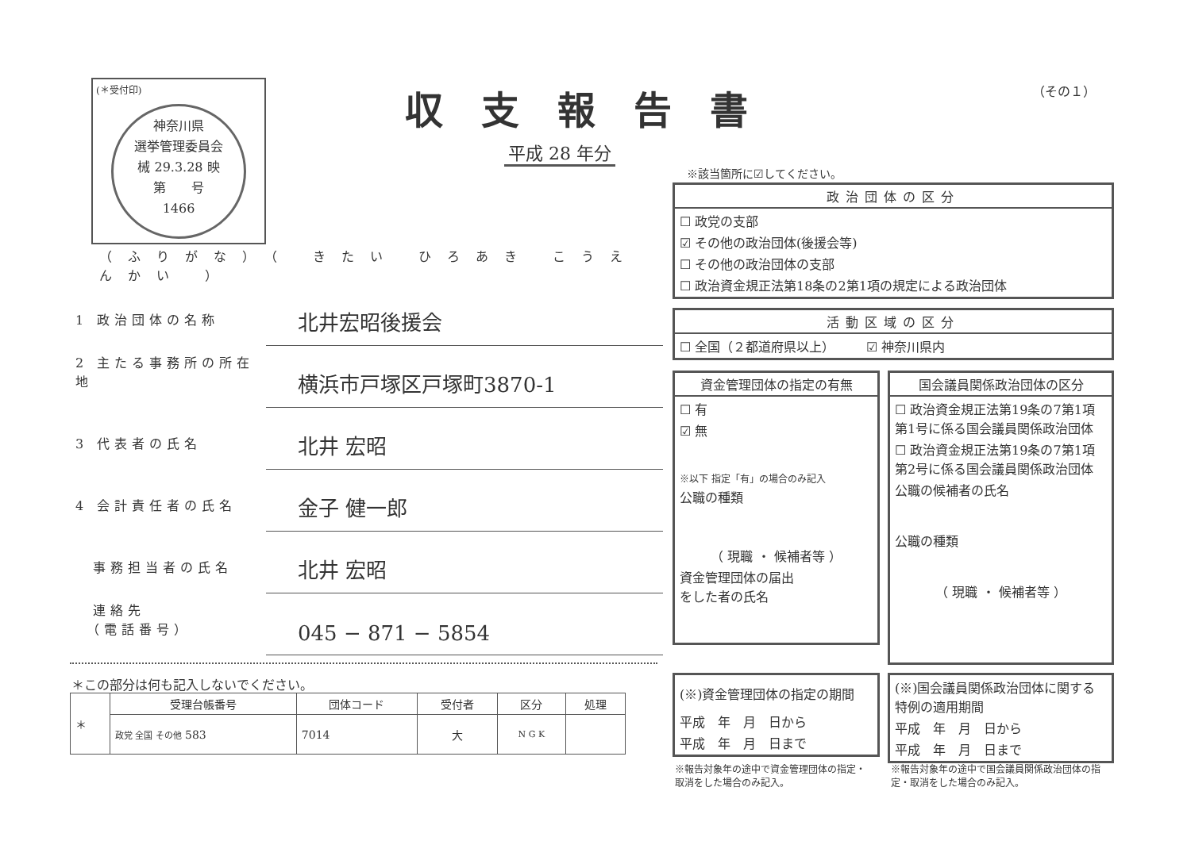(＊受付印)
神奈川県
選挙管理委員会
械 29.3.28 映
第　　号
1466
収支報告書 （その１）
平成 28 年分
※該当箇所に☑してください。
（ふりがな）（ きたい ひろあき こうえんかい ）
1 政治団体の名称
北井宏昭後援会
2 主たる事務所の所在地
横浜市戸塚区戸塚町3870-1
3 代表者の氏名
北井 宏昭
4 会計責任者の氏名
金子 健一郎
　事務担当者の氏名
北井 宏昭
　連絡先
　（電話番号）
045 − 871 − 5854
＊この部分は何も記入しないでください。
| ＊ | 受理台帳番号 | 団体コード | 受付者 | 区分 | 処理 |
| | 政党 全国 その他 583 | 7014 | 大 | N G K | |
政治団体の区分
☐ 政党の支部
☑ その他の政治団体(後援会等)
☐ その他の政治団体の支部
☐ 政治資金規正法第18条の2第1項の規定による政治団体
活動区域の区分
☐ 全国（２都道府県以上）　　　☑ 神奈川県内
資金管理団体の指定の有無
☐ 有
☑ 無
※以下 指定「有」の場合のみ記入
公職の種類
（ 現職 ・ 候補者等 ）
資金管理団体の届出
をした者の氏名
国会議員関係政治団体の区分
☐ 政治資金規正法第19条の7第1項第1号に係る国会議員関係政治団体
☐ 政治資金規正法第19条の7第1項第2号に係る国会議員関係政治団体
公職の候補者の氏名
公職の種類
（ 現職 ・ 候補者等 ）
(※)資金管理団体の指定の期間
平成　年　月　日から
平成　年　月　日まで
(※)国会議員関係政治団体に関する特例の適用期間
平成　年　月　日から
平成　年　月　日まで
※報告対象年の途中で資金管理団体の指定・取消をした場合のみ記入。
※報告対象年の途中で国会議員関係政治団体の指定・取消をした場合のみ記入。